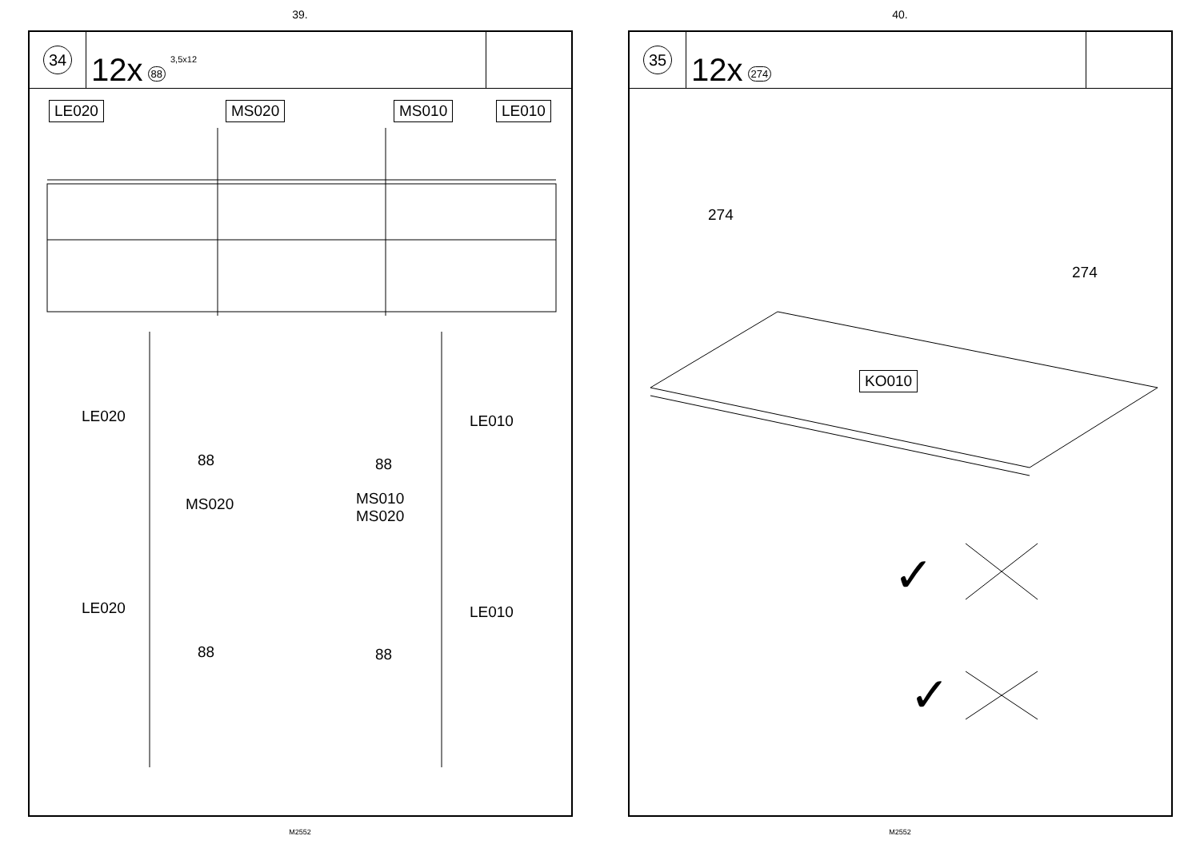39.
34
12x 88 3,5x12
LE020 MS020 MS010 LE010
LE020 LE010
88 88
MS020
MS010
MS020
LE020 LE010
88 88
M2552
40.
35
12x 274
✓
✓
274
274
KO010
M2552